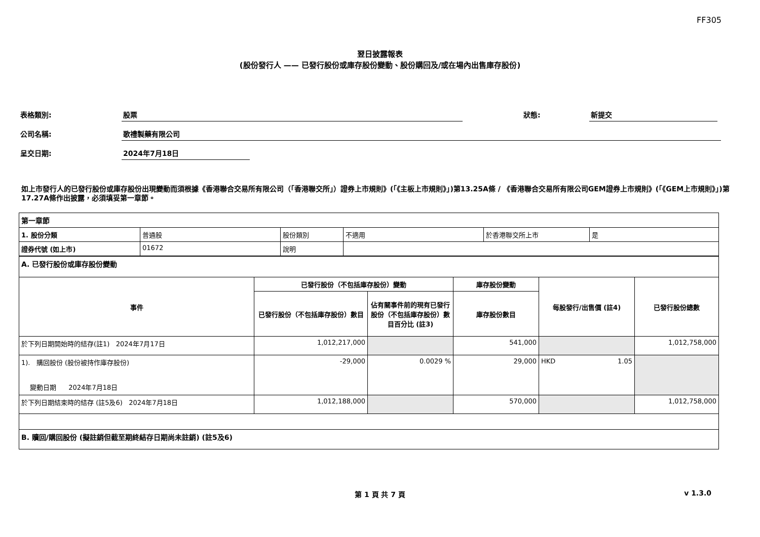FF305
翌日披露報表
(股份發行人 —— 已發行股份或庫存股份變動、股份購回及/或在場內出售庫存股份)
表格類別: 股票 狀態: 新提交
公司名稱: 歌禮製藥有限公司
呈交日期: 2024年7月18日
如上市發行人的已發行股份或庫存股份出現變動而須根據《香港聯合交易所有限公司（「香港聯交所」）證券上市規則》(「《主板上市規則》」)第13.25A條 / 《香港聯合交易所有限公司GEM證券上市規則》(「《GEM上市規則》」)第17.27A條作出披露，必須填妥第一章節。
| 第一章節 | | | | | |
| 1. 股份分類 | 普通股 | 股份類別 | 不適用 | 於香港聯交所上市 | 是 |
| 證券代號 (如上市) | 01672 | 說明 | | | |
| A. 已發行股份或庫存股份變動 | | | | | |
| 事件 | 已發行股份（不包括庫存股份）變動 | | 庫存股份變動 | 每股發行/出售價 (註4) | 已發行股份總數 |
| | 已發行股份（不包括庫存股份）數目 | 佔有關事件前的現有已發行股份（不包括庫存股份）數目百分比 (註3) | 庫存股份數目 | | |
| 於下列日期開始時的結存(註1) 2024年7月17日 | 1,012,217,000 | | 541,000 | | 1,012,758,000 |
| 1). 購回股份 (股份被持作庫存股份) 變動日期 2024年7月18日 | -29,000 | 0.0029 % | 29,000 | HKD 1.05 | |
| 於下列日期結束時的結存 (註5及6) 2024年7月18日 | 1,012,188,000 | | 570,000 | | 1,012,758,000 |
| B. 贖回/購回股份 (擬註銷但截至期終結存日期尚未註銷) (註5及6) | | | | | |
第 1 頁 共 7 頁 v 1.3.0